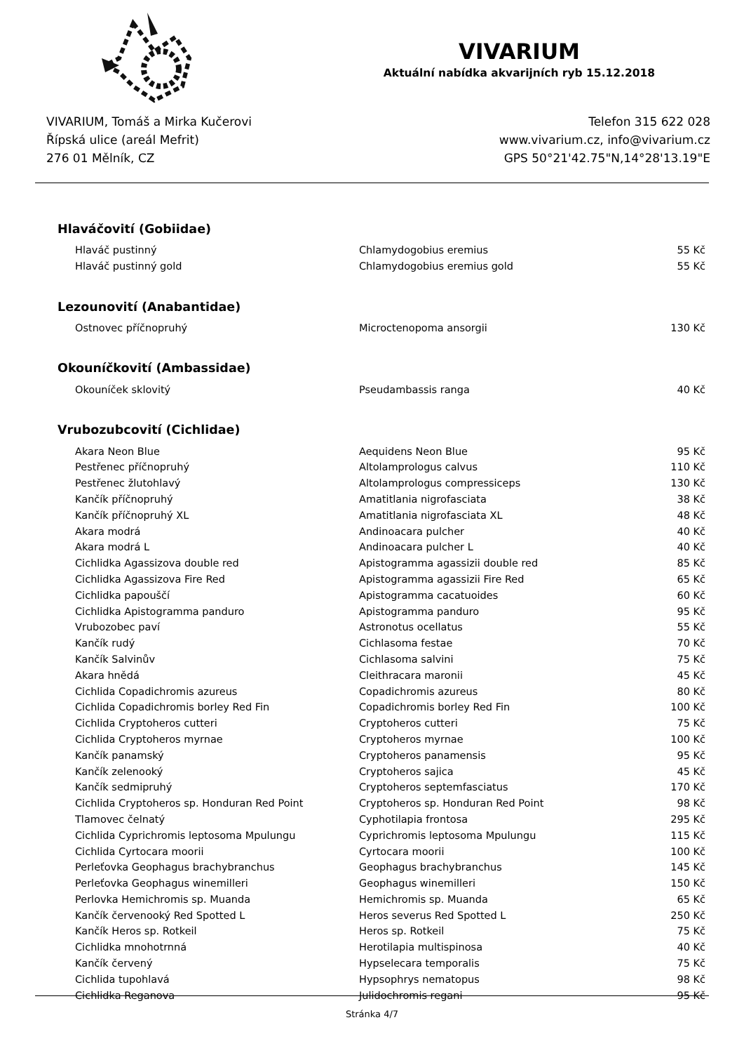VIVARIUM
Aktuální nabídka akvarijních ryb 15.12.2018
VIVARIUM, Tomáš a Mirka Kučerovi
Řípská ulice (areál Mefrit)
276 01 Mělník, CZ
Telefon 315 622 028
www.vivarium.cz, info@vivarium.cz
GPS 50°21'42.75"N,14°28'13.19"E
Hlaváčovití (Gobiidae)
| Hlaváč pustinný | Chlamydogobius eremius | 55 Kč |
| Hlaváč pustinný gold | Chlamydogobius eremius gold | 55 Kč |
Lezounovití (Anabantidae)
| Ostnovec příčnopruhý | Microctenopoma ansorgii | 130 Kč |
Okouníčkovití (Ambassidae)
| Okouníček sklovitý | Pseudambassis ranga | 40 Kč |
Vrubozubcovití (Cichlidae)
| Akara Neon Blue | Aequidens Neon Blue | 95 Kč |
| Pestřenec příčnopruhý | Altolamprologus calvus | 110 Kč |
| Pestřenec žlutohlavý | Altolamprologus compressiceps | 130 Kč |
| Kančík příčnopruhý | Amatitlania nigrofasciata | 38 Kč |
| Kančík příčnopruhý XL | Amatitlania nigrofasciata XL | 48 Kč |
| Akara modrá | Andinoacara pulcher | 40 Kč |
| Akara modrá L | Andinoacara pulcher L | 40 Kč |
| Cichlidka Agassizova double red | Apistogramma agassizii double red | 85 Kč |
| Cichlidka Agassizova Fire Red | Apistogramma agassizii Fire Red | 65 Kč |
| Cichlidka papouščí | Apistogramma cacatuoides | 60 Kč |
| Cichlidka Apistogramma panduro | Apistogramma panduro | 95 Kč |
| Vrubozobec paví | Astronotus ocellatus | 55 Kč |
| Kančík rudý | Cichlasoma festae | 70 Kč |
| Kančík Salvinův | Cichlasoma salvini | 75 Kč |
| Akara hnědá | Cleithracara maronii | 45 Kč |
| Cichlida Copadichromis azureus | Copadichromis azureus | 80 Kč |
| Cichlida Copadichromis borley Red Fin | Copadichromis borley Red Fin | 100 Kč |
| Cichlida Cryptoheros cutteri | Cryptoheros cutteri | 75 Kč |
| Cichlida Cryptoheros myrnae | Cryptoheros myrnae | 100 Kč |
| Kančík panamský | Cryptoheros panamensis | 95 Kč |
| Kančík zelenooký | Cryptoheros sajica | 45 Kč |
| Kančík sedmipruhý | Cryptoheros septemfasciatus | 170 Kč |
| Cichlida Cryptoheros sp. Honduran Red Point | Cryptoheros sp. Honduran Red Point | 98 Kč |
| Tlamovec čelnatý | Cyphotilapia frontosa | 295 Kč |
| Cichlida Cyprichromis leptosoma Mpulungu | Cyprichromis leptosoma Mpulungu | 115 Kč |
| Cichlida Cyrtocara moorii | Cyrtocara moorii | 100 Kč |
| Perleťovka Geophagus brachybranchus | Geophagus brachybranchus | 145 Kč |
| Perleťovka Geophagus winemilleri | Geophagus winemilleri | 150 Kč |
| Perlovka Hemichromis sp. Muanda | Hemichromis sp. Muanda | 65 Kč |
| Kančík červenooký Red Spotted L | Heros severus Red Spotted L | 250 Kč |
| Kančík Heros sp. Rotkeil | Heros sp. Rotkeil | 75 Kč |
| Cichlidka mnohotrnná | Herotilapia multispinosa | 40 Kč |
| Kančík červený | Hypselecara temporalis | 75 Kč |
| Cichlida tupohlavá | Hypsophrys nematopus | 98 Kč |
| Cichlidka Reganova | Julidochromis regani | 95 Kč |
Stránka 4/7